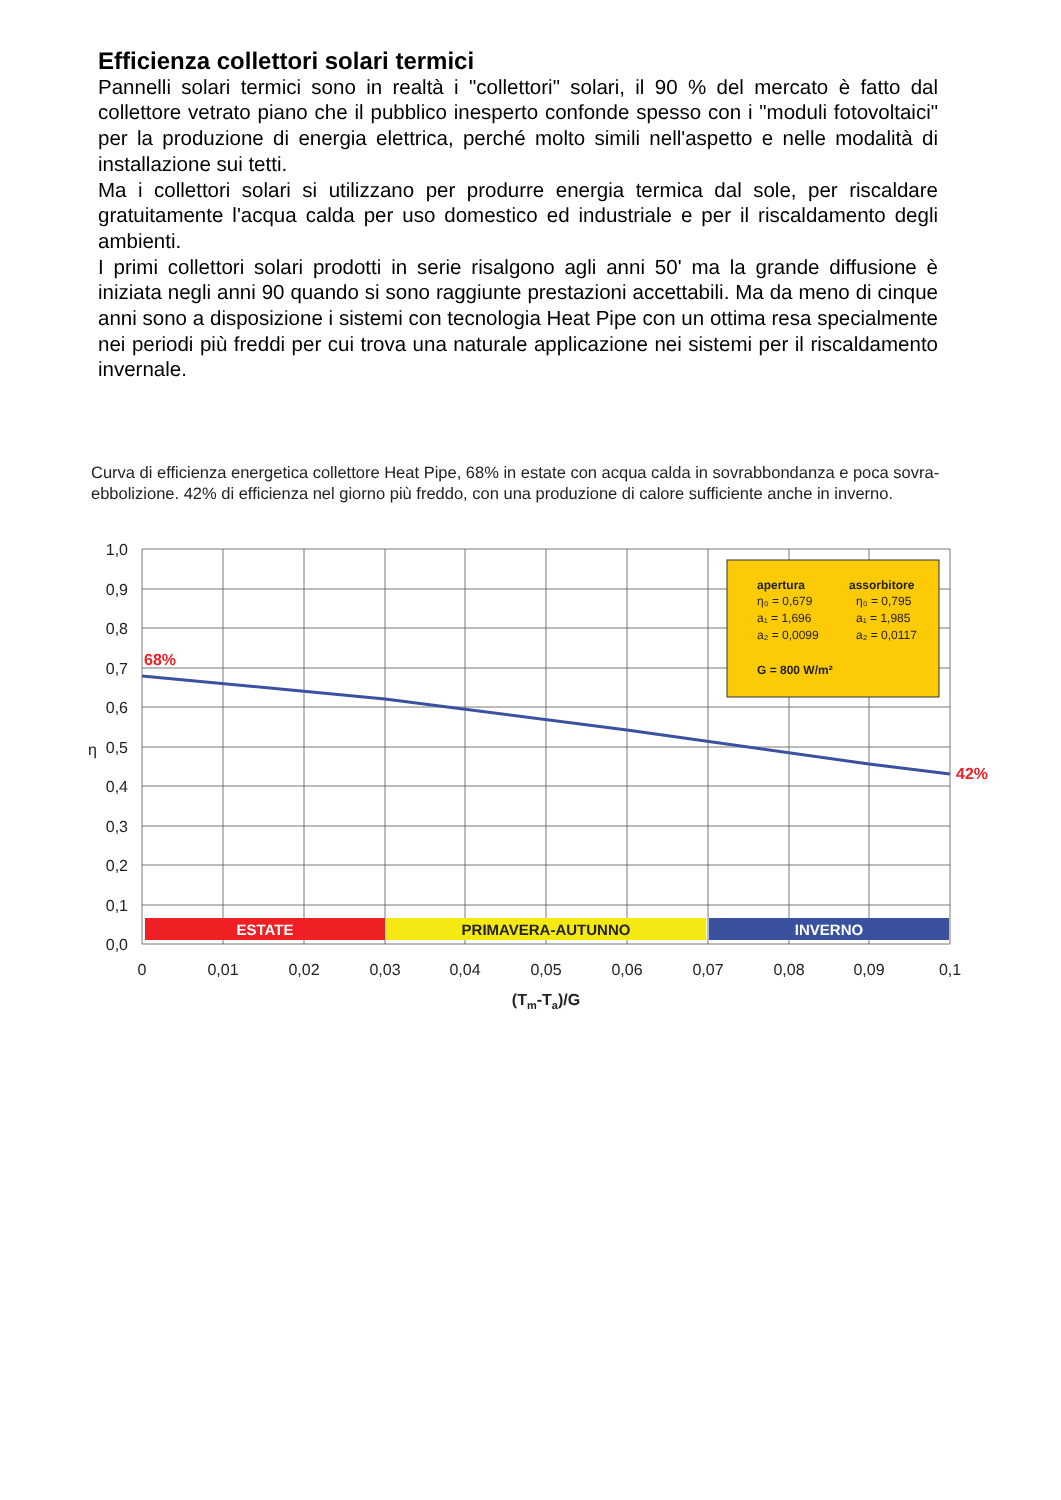Efficienza collettori solari termici
Pannelli solari termici sono in realtà i "collettori" solari, il 90 % del mercato è fatto dal collettore vetrato piano che il pubblico inesperto confonde spesso con i "moduli fotovoltaici" per la produzione di energia elettrica, perché molto simili nell'aspetto e nelle modalità di installazione sui tetti.
Ma i collettori solari si utilizzano per produrre energia termica dal sole, per riscaldare gratuitamente l'acqua calda per uso domestico ed industriale e per il riscaldamento degli ambienti.
I primi collettori solari prodotti in serie risalgono agli anni 50' ma la grande diffusione è iniziata negli anni 90 quando si sono raggiunte prestazioni accettabili. Ma da meno di cinque anni sono a disposizione i sistemi con tecnologia Heat Pipe con un ottima resa specialmente nei periodi più freddi per cui trova una naturale applicazione nei sistemi per il riscaldamento invernale.
Curva di efficienza energetica collettore Heat Pipe, 68% in estate con acqua calda in sovrabbondanza e poca sovra-ebbolizione. 42% di efficienza nel giorno più freddo, con una produzione di calore sufficiente anche in inverno.
ESTATE
PRIMAVERA-AUTUNNO
INVERNO
68%
42%
apertura
assorbitore
η₀ = 0,679
η₀ = 0,795
a₁ = 1,696
a₁ = 1,985
a₂ = 0,0099
a₂ = 0,0117
G = 800 W/m²
1,0
0,9
0,8
0,7
0,6
0,5
0,4
0,3
0,2
0,1
0,0
η
0
0,01
0,02
0,03
0,04
0,05
0,06
0,07
0,08
0,09
0,1
(Tm-Ta)/G